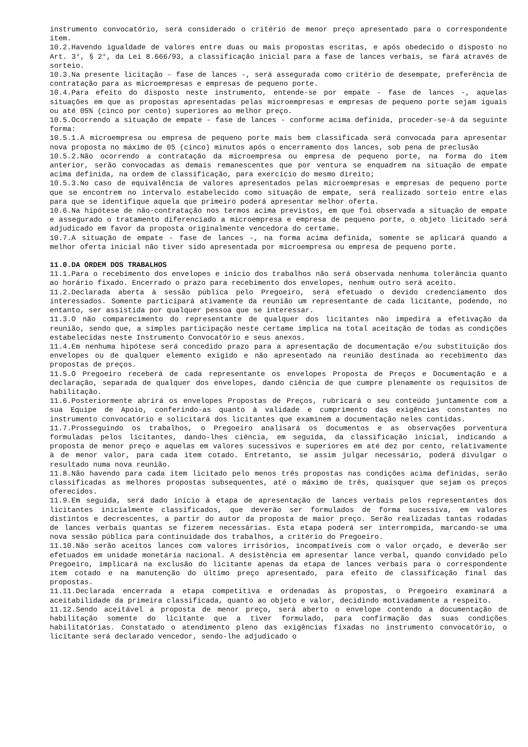instrumento convocatório, será considerado o critério de menor preço apresentado para o correspondente item.
10.2.Havendo igualdade de valores entre duas ou mais propostas escritas, e após obedecido o disposto no Art. 3°, § 2°, da Lei 8.666/93, a classificação inicial para a fase de lances verbais, se fará através de sorteio.
10.3.Na presente licitação - fase de lances -, será assegurada como critério de desempate, preferência de contratação para as microempresas e empresas de pequeno porte.
10.4.Para efeito do disposto neste instrumento, entende-se por empate - fase de lances -, aquelas situações em que as propostas apresentadas pelas microempresas e empresas de pequeno porte sejam iguais ou até 05% (cinco por cento) superiores ao melhor preço.
10.5.Ocorrendo a situação de empate - fase de lances - conforme acima definida, proceder-se-á da seguinte forma:
10.5.1.A microempresa ou empresa de pequeno porte mais bem classificada será convocada para apresentar nova proposta no máximo de 05 (cinco) minutos após o encerramento dos lances, sob pena de preclusão
10.5.2.Não ocorrendo a contratação da microempresa ou empresa de pequeno porte, na forma do item anterior, serão convocadas as demais remanescentes que por ventura se enquadrem na situação de empate acima definida, na ordem de classificação, para exercício do mesmo direito;
10.5.3.No caso de equivalência de valores apresentados pelas microempresas e empresas de pequeno porte que se encontrem no intervalo estabelecido como situação de empate, será realizado sorteio entre elas para que se identifique aquela que primeiro poderá apresentar melhor oferta.
10.6.Na hipótese de não-contratação nos termos acima previstos, em que foi observada a situação de empate e assegurado o tratamento diferenciado a microempresa e empresa de pequeno porte, o objeto licitado será adjudicado em favor da proposta originalmente vencedora do certame.
10.7.A situação de empate - fase de lances -, na forma acima definida, somente se aplicará quando a melhor oferta inicial não tiver sido apresentada por microempresa ou empresa de pequeno porte.
11.0.DA ORDEM DOS TRABALHOS
11.1.Para o recebimento dos envelopes e início dos trabalhos não será observada nenhuma tolerância quanto ao horário fixado. Encerrado o prazo para recebimento dos envelopes, nenhum outro será aceito.
11.2.Declarada aberta à sessão pública pelo Pregoeiro, será efetuado o devido credenciamento dos interessados. Somente participará ativamente da reunião um representante de cada licitante, podendo, no entanto, ser assistida por qualquer pessoa que se interessar.
11.3.O não comparecimento do representante de qualquer dos licitantes não impedirá a efetivação da reunião, sendo que, a simples participação neste certame implica na total aceitação de todas as condições estabelecidas neste Instrumento Convocatório e seus anexos.
11.4.Em nenhuma hipótese será concedido prazo para a apresentação de documentação e/ou substituição dos envelopes ou de qualquer elemento exigido e não apresentado na reunião destinada ao recebimento das propostas de preços.
11.5.O Pregoeiro receberá de cada representante os envelopes Proposta de Preços e Documentação e a declaração, separada de qualquer dos envelopes, dando ciência de que cumpre plenamente os requisitos de habilitação.
11.6.Posteriormente abrirá os envelopes Propostas de Preços, rubricará o seu conteúdo juntamente com a sua Equipe de Apoio, conferindo-as quanto à validade e cumprimento das exigências constantes no instrumento convocatório e solicitará dos licitantes que examinem a documentação neles contidas.
11.7.Prosseguindo os trabalhos, o Pregoeiro analisará os documentos e as observações porventura formuladas pelos licitantes, dando-lhes ciência, em seguida, da classificação inicial, indicando a proposta de menor preço e aquelas em valores sucessivos e superiores em até dez por cento, relativamente à de menor valor, para cada item cotado. Entretanto, se assim julgar necessário, poderá divulgar o resultado numa nova reunião.
11.8.Não havendo para cada item licitado pelo menos três propostas nas condições acima definidas, serão classificadas as melhores propostas subsequentes, até o máximo de três, quaisquer que sejam os preços oferecidos.
11.9.Em seguida, será dado início à etapa de apresentação de lances verbais pelos representantes dos licitantes inicialmente classificados, que deverão ser formulados de forma sucessiva, em valores distintos e decrescentes, a partir do autor da proposta de maior preço. Serão realizadas tantas rodadas de lances verbais quantas se fizerem necessárias. Esta etapa poderá ser interrompida, marcando-se uma nova sessão pública para continuidade dos trabalhos, a critério do Pregoeiro.
11.10.Não serão aceitos lances com valores irrisórios, incompatíveis com o valor orçado, e deverão ser efetuados em unidade monetária nacional. A desistência em apresentar lance verbal, quando convidado pelo Pregoeiro, implicará na exclusão do licitante apenas da etapa de lances verbais para o correspondente item cotado e na manutenção do último preço apresentado, para efeito de classificação final das propostas.
11.11.Declarada encerrada a etapa competitiva e ordenadas às propostas, o Pregoeiro examinará a aceitabilidade da primeira classificada, quanto ao objeto e valor, decidindo motivadamente a respeito.
11.12.Sendo aceitável a proposta de menor preço, será aberto o envelope contendo a documentação de habilitação somente do licitante que a tiver formulado, para confirmação das suas condições habilitatórias. Constatado o atendimento pleno das exigências fixadas no instrumento convocatório, o licitante será declarado vencedor, sendo-lhe adjudicado o